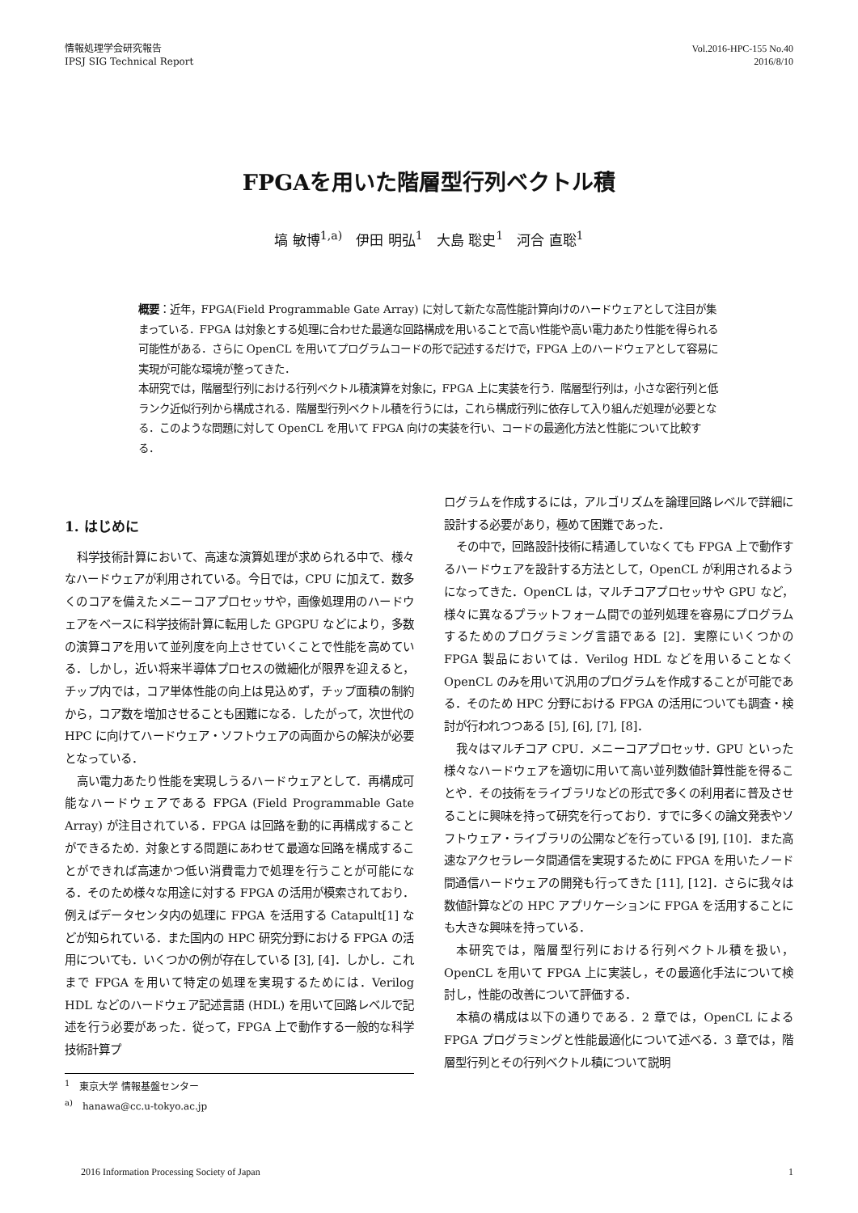情報処理学会研究報告
IPSJ SIG Technical Report
Vol.2016-HPC-155 No.40
2016/8/10
FPGAを用いた階層型行列ベクトル積
塙 敏博<sup>1,a)</sup> 伊田 明弘<sup>1</sup> 大島 聡史<sup>1</sup> 河合 直聡<sup>1</sup>
概要：近年，FPGA(Field Programmable Gate Array) に対して新たな高性能計算向けのハードウェアとして注目が集まっている．FPGA は対象とする処理に合わせた最適な回路構成を用いることで高い性能や高い電力あたり性能を得られる可能性がある．さらに OpenCL を用いてプログラムコードの形で記述するだけで，FPGA 上のハードウェアとして容易に実現が可能な環境が整ってきた．
本研究では，階層型行列における行列ベクトル積演算を対象に，FPGA 上に実装を行う．階層型行列は，小さな密行列と低ランク近似行列から構成される．階層型行列ベクトル積を行うには，これら構成行列に依存して入り組んだ処理が必要となる．このような問題に対して OpenCL を用いて FPGA 向けの実装を行い、コードの最適化方法と性能について比較する．
1. はじめに
科学技術計算において、高速な演算処理が求められる中で、様々なハードウェアが利用されている。今日では，CPU に加えて．数多くのコアを備えたメニーコアプロセッサや，画像処理用のハードウェアをベースに科学技術計算に転用した GPGPU などにより，多数の演算コアを用いて並列度を向上させていくことで性能を高めている．しかし，近い将来半導体プロセスの微細化が限界を迎えると，チップ内では，コア単体性能の向上は見込めず，チップ面積の制約から，コア数を増加させることも困難になる．したがって，次世代の HPC に向けてハードウェア・ソフトウェアの両面からの解決が必要となっている．
高い電力あたり性能を実現しうるハードウェアとして．再構成可能なハードウェアである FPGA (Field Programmable Gate Array) が注目されている．FPGA は回路を動的に再構成することができるため．対象とする問題にあわせて最適な回路を構成することができれば高速かつ低い消費電力で処理を行うことが可能になる．そのため様々な用途に対する FPGA の活用が模索されており．例えばデータセンタ内の処理に FPGA を活用する Catapult[1] などが知られている．また国内の HPC 研究分野における FPGA の活用についても．いくつかの例が存在している [3], [4]．しかし．これまで FPGA を用いて特定の処理を実現するためには．Verilog HDL などのハードウェア記述言語 (HDL) を用いて回路レベルで記述を行う必要があった．従って，FPGA 上で動作する一般的な科学技術計算プ
<sup>1</sup> 東京大学 情報基盤センター
<sup>a)</sup> hanawa@cc.u-tokyo.ac.jp
ログラムを作成するには，アルゴリズムを論理回路レベルで詳細に設計する必要があり，極めて困難であった．
その中で，回路設計技術に精通していなくても FPGA 上で動作するハードウェアを設計する方法として，OpenCL が利用されるようになってきた．OpenCL は，マルチコアプロセッサや GPU など，様々に異なるプラットフォーム間での並列処理を容易にプログラムするためのプログラミング言語である [2]．実際にいくつかの FPGA 製品においては．Verilog HDL などを用いることなく OpenCL のみを用いて汎用のプログラムを作成することが可能である．そのため HPC 分野における FPGA の活用についても調査・検討が行われつつある [5], [6], [7], [8]．
我々はマルチコア CPU．メニーコアプロセッサ．GPU といった様々なハードウェアを適切に用いて高い並列数値計算性能を得ることや．その技術をライブラリなどの形式で多くの利用者に普及させることに興味を持って研究を行っており．すでに多くの論文発表やソフトウェア・ライブラリの公開などを行っている [9], [10]．また高速なアクセラレータ間通信を実現するために FPGA を用いたノード間通信ハードウェアの開発も行ってきた [11], [12]．さらに我々は数値計算などの HPC アプリケーションに FPGA を活用することにも大きな興味を持っている．
本研究では，階層型行列における行列ベクトル積を扱い，OpenCL を用いて FPGA 上に実装し，その最適化手法について検討し，性能の改善について評価する．
本稿の構成は以下の通りである．2 章では，OpenCL による FPGA プログラミングと性能最適化について述べる．3 章では，階層型行列とその行列ベクトル積について説明
2016 Information Processing Society of Japan 1